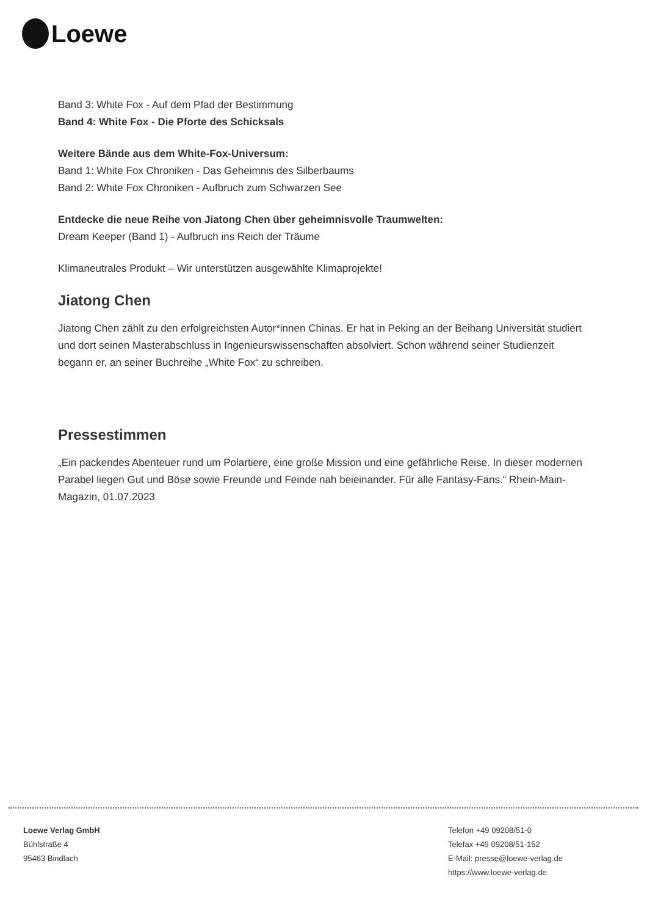Loewe
Band 3: White Fox - Auf dem Pfad der Bestimmung
Band 4: White Fox - Die Pforte des Schicksals
Weitere Bände aus dem White-Fox-Universum:
Band 1: White Fox Chroniken - Das Geheimnis des Silberbaums
Band 2: White Fox Chroniken - Aufbruch zum Schwarzen See
Entdecke die neue Reihe von Jiatong Chen über geheimnisvolle Traumwelten:
Dream Keeper (Band 1) - Aufbruch ins Reich der Träume
Klimaneutrales Produkt – Wir unterstützen ausgewählte Klimaprojekte!
Jiatong Chen
Jiatong Chen zählt zu den erfolgreichsten Autor*innen Chinas. Er hat in Peking an der Beihang Universität studiert und dort seinen Masterabschluss in Ingenieurswissenschaften absolviert. Schon während seiner Studienzeit begann er, an seiner Buchreihe „White Fox“ zu schreiben.
Pressestimmen
„Ein packendes Abenteuer rund um Polartiere, eine große Mission und eine gefährliche Reise. In dieser modernen Parabel liegen Gut und Böse sowie Freunde und Feinde nah beieinander. Für alle Fantasy-Fans.“ Rhein-Main-Magazin, 01.07.2023
Loewe Verlag GmbH
Bühlstraße 4
95463 Bindlach
Telefon +49 09208/51-0
Telefax +49 09208/51-152
E-Mail: presse@loewe-verlag.de
https://www.loewe-verlag.de